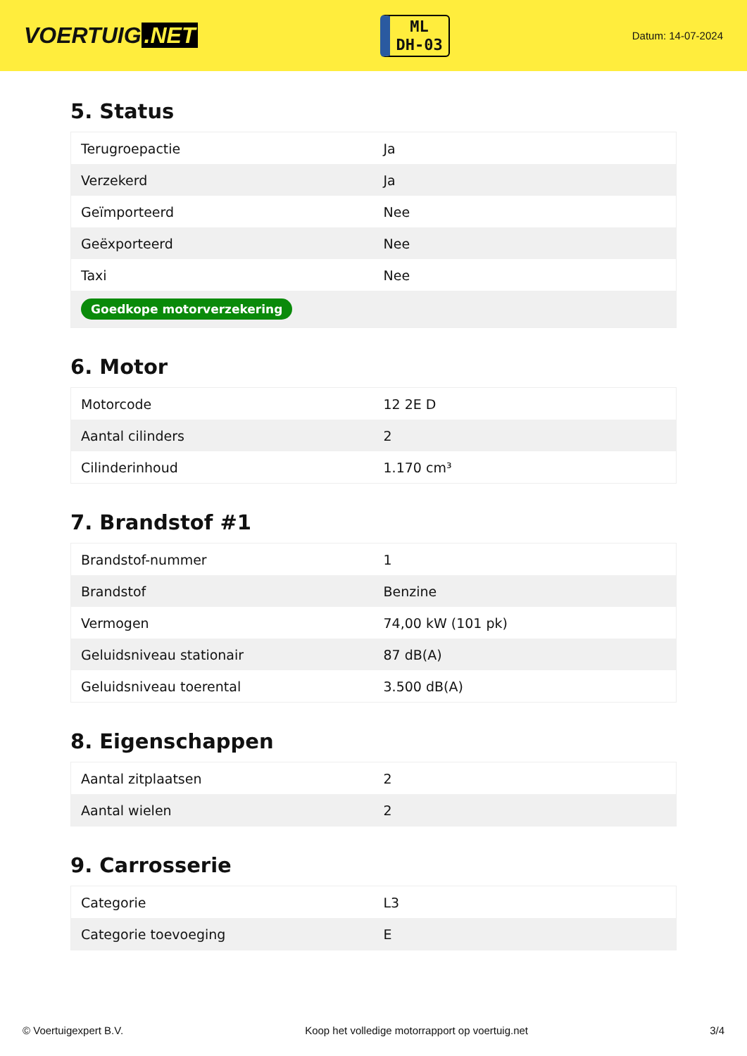VOERTUIG.NET
ML
DH-03
Datum: 14-07-2024
5. Status
| Terugroepactie | Ja |
| Verzekerd | Ja |
| Geïmporteerd | Nee |
| Geëxporteerd | Nee |
| Taxi | Nee |
| Goedkope motorverzekering | |
6. Motor
| Motorcode | 12 2E D |
| Aantal cilinders | 2 |
| Cilinderinhoud | 1.170 cm³ |
7. Brandstof #1
| Brandstof-nummer | 1 |
| Brandstof | Benzine |
| Vermogen | 74,00 kW (101 pk) |
| Geluidsniveau stationair | 87 dB(A) |
| Geluidsniveau toerental | 3.500 dB(A) |
8. Eigenschappen
| Aantal zitplaatsen | 2 |
| Aantal wielen | 2 |
9. Carrosserie
| Categorie | L3 |
| Categorie toevoeging | E |
© Voertuigexpert B.V. Koop het volledige motorrapport op voertuig.net 3/4